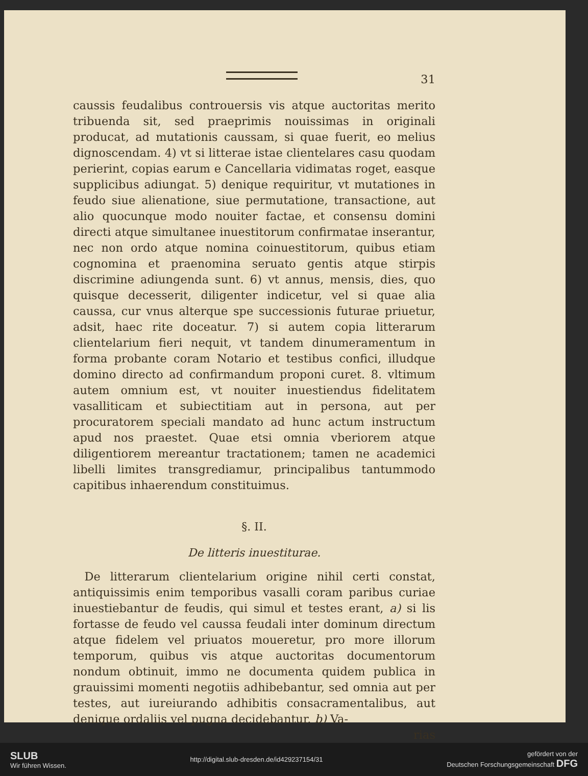31
caussis feudalibus controuersis vis atque auctoritas merito tribuenda sit, sed praeprimis nouissimas in originali producat, ad mutationis caussam, si quae fuerit, eo melius dignoscendam. 4) vt si litterae istae clientelares casu quodam perierint, copias earum e Cancellaria vidimatas roget, easque supplicibus adiungat. 5) denique requiritur, vt mutationes in feudo siue alienatione, siue permutatione, transactione, aut alio quocunque modo nouiter factae, et consensu domini directi atque simultanee inuestitorum confirmatae inserantur, nec non ordo atque nomina coinuestitorum, quibus etiam cognomina et praenomina seruato gentis atque stirpis discrimine adiungenda sunt. 6) vt annus, mensis, dies, quo quisque decesserit, diligenter indicetur, vel si quae alia caussa, cur vnus alterque spe successionis futurae priuetur, adsit, haec rite doceatur. 7) si autem copia litterarum clientelarium fieri nequit, vt tandem dinumeramentum in forma probante coram Notario et testibus confici, illudque domino directo ad confirmandum proponi curet. 8. vltimum autem omnium est, vt nouiter inuestiendus fidelitatem vasalliticam et subiectitiam aut in persona, aut per procuratorem speciali mandato ad hunc actum instructum apud nos praestet. Quae etsi omnia vberiorem atque diligentiorem mereantur tractationem; tamen ne academici libelli limites transgrediamur, principalibus tantummodo capitibus inhaerendum constituimus.
§. II.
De litteris inuestiturae.
 De litterarum clientelarium origine nihil certi constat, antiquissimis enim temporibus vasalli coram paribus curiae inuestiebantur de feudis, qui simul et testes erant, a) si lis fortasse de feudo vel caussa feudali inter dominum directum atque fidelem vel priuatos moueretur, pro more illorum temporum, quibus vis atque auctoritas documentorum nondum obtinuit, immo ne documenta quidem publica in grauissimi momenti negotiis adhibebantur, sed omnia aut per testes, aut iureiurando adhibitis consacramentalibus, aut denique ordaliis vel pugna decidebantur. b) Va-
rias
SLUB
Wir führen Wissen. http://digital.slub-dresden.de/id429237154/31 gefördert von der
Deutschen Forschungsgemeinschaft DFG